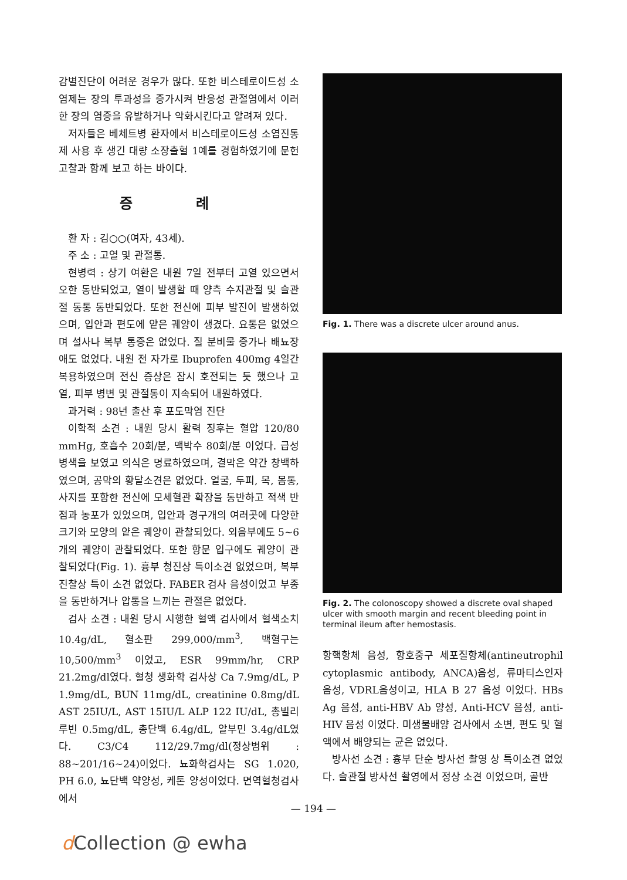감별진단이 어려운 경우가 많다. 또한 비스테로이드성 소염제는 장의 투과성을 증가시켜 반응성 관절염에서 이러한 장의 염증을 유발하거나 악화시킨다고 알려져 있다.
저자들은 베체트병 환자에서 비스테로이드성 소염진통제 사용 후 생긴 대량 소장출혈 1예를 경험하였기에 문헌 고찰과 함께 보고 하는 바이다.
증 례
환 자 : 김○○(여자, 43세).
주 소 : 고열 및 관절통.
현병력 : 상기 여환은 내원 7일 전부터 고열 있으면서 오한 동반되었고, 열이 발생할 때 양측 수지관절 및 슬관절 동통 동반되었다. 또한 전신에 피부 발진이 발생하였으며, 입안과 편도에 얕은 궤양이 생겼다. 요통은 없었으며 설사나 복부 통증은 없었다. 질 분비물 증가나 배뇨장애도 없었다. 내원 전 자가로 Ibuprofen 400mg 4일간 복용하였으며 전신 증상은 잠시 호전되는 듯 했으나 고열, 피부 병변 및 관절통이 지속되어 내원하였다.
과거력 : 98년 출산 후 포도막염 진단
이학적 소견 : 내원 당시 활력 징후는 혈압 120/80 mmHg, 호흡수 20회/분, 맥박수 80회/분 이었다. 급성병색을 보였고 의식은 명료하였으며, 결막은 약간 창백하였으며, 공막의 황달소견은 없었다. 얼굴, 두피, 목, 몸통, 사지를 포함한 전신에 모세혈관 확장을 동반하고 적색 반점과 농포가 있었으며, 입안과 경구개의 여러곳에 다양한 크기와 모양의 얕은 궤양이 관찰되었다. 외음부에도 5~6개의 궤양이 관찰되었다. 또한 항문 입구에도 궤양이 관찰되었다(Fig. 1). 흉부 청진상 특이소견 없었으며, 복부 진찰상 특이 소견 없었다. FABER 검사 음성이었고 부종을 동반하거나 압통을 느끼는 관절은 없었다.
검사 소견 : 내원 당시 시행한 혈액 검사에서 혈색소치 10.4g/dL, 혈소판 299,000/mm<sup>3</sup>, 백혈구는 10,500/mm<sup>3</sup> 이었고, ESR 99mm/hr, CRP 21.2mg/dl였다. 혈청 생화학 검사상 Ca 7.9mg/dL, P 1.9mg/dL, BUN 11mg/dL, creatinine 0.8mg/dL AST 25IU/L, AST 15IU/L ALP 122 IU/dL, 총빌리루빈 0.5mg/dL, 총단백 6.4g/dL, 알부민 3.4g/dL였다. C3/C4 112/29.7mg/dl(정상범위 : 88~201/16~24)이었다. 뇨화학검사는 SG 1.020, PH 6.0, 뇨단백 약양성, 케톤 양성이었다. 면역혈청검사에서
Fig. 1. There was a discrete ulcer around anus.
Fig. 2. The colonoscopy showed a discrete oval shaped ulcer with smooth margin and recent bleeding point in terminal ileum after hemostasis.
항핵항체 음성, 항호중구 세포질항체(antineutrophil cytoplasmic antibody, ANCA)음성, 류마티스인자 음성, VDRL음성이고, HLA B 27 음성 이었다. HBs Ag 음성, anti-HBV Ab 양성, Anti-HCV 음성, anti-HIV 음성 이었다. 미생물배양 검사에서 소변, 편도 및 혈액에서 배양되는 균은 없었다.
방사선 소견 : 흉부 단순 방사선 촬영 상 특이소견 없었다. 슬관절 방사선 촬영에서 정상 소견 이었으며, 골반
— 194 —
d Collection @ ewha